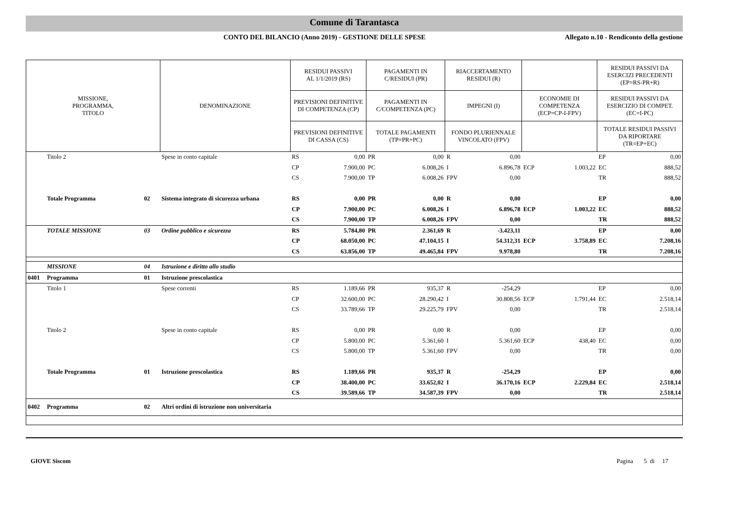Comune di Tarantasca
CONTO DEL BILANCIO (Anno 2019) - GESTIONE DELLE SPESE
Allegato n.10 - Rendiconto della gestione
| MISSIONE, PROGRAMMA, TITOLO | | | DENOMINAZIONE | RESIDUI PASSIVI AL 1/1/2019 (RS) | | PAGAMENTI IN C/RESIDUI (PR) | | RIACCERTAMENTO RESIDUI (R) | | | | RESIDUI PASSIVI DA ESERCIZI PRECEDENTI (EP=RS-PR+R) | |
| --- | --- | --- | --- | --- | --- | --- | --- | --- | --- | --- | --- | --- | --- |
| | | | | PREVISIONI DEFINITIVE DI COMPETENZA (CP) | | PAGAMENTI IN C/COMPETENZA (PC) | | IMPEGNI (I) | | ECONOMIE DI COMPETENZA (ECP=CP-I-FPV) | | RESIDUI PASSIVI DA ESERCIZIO DI COMPET. (EC=I-PC) | |
| | | | | PREVISIONI DEFINITIVE DI CASSA (CS) | | TOTALE PAGAMENTI (TP=PR+PC) | | FONDO PLURIENNALE VINCOLATO (FPV) | | | | TOTALE RESIDUI PASSIVI DA RIPORTARE (TR=EP+EC) | |
| | Titolo 2 | | Spese in conto capitale | RS | 0,00 | PR | 0,00 | R | 0,00 | | | EP | 0,00 |
| | | | | CP | 7.900,00 | PC | 6.008,26 | I | 6.896,78 | ECP | 1.003,22 | EC | 888,52 |
| | | | | CS | 7.900,00 | TP | 6.008,26 | FPV | 0,00 | | | TR | 888,52 |
| | Totale Programma | 02 | Sistema integrato di sicurezza urbana | RS | 0,00 | PR | 0,00 | R | 0,00 | | | EP | 0,00 |
| | | | | CP | 7.900,00 | PC | 6.008,26 | I | 6.896,78 | ECP | 1.003,22 | EC | 888,52 |
| | | | | CS | 7.900,00 | TP | 6.008,26 | FPV | 0,00 | | | TR | 888,52 |
| | TOTALE MISSIONE | 03 | Ordine pubblico e sicurezza | RS | 5.784,80 | PR | 2.361,69 | R | -3.423,11 | | | EP | 0,00 |
| | | | | CP | 68.050,00 | PC | 47.104,15 | I | 54.312,31 | ECP | 3.758,89 | EC | 7.208,16 |
| | | | | CS | 63.856,00 | TP | 49.465,84 | FPV | 9.978,80 | | | TR | 7.208,16 |
| | MISSIONE | 04 | Istruzione e diritto allo studio | | | | | | | | | | |
| 0401 | Programma | 01 | Istruzione prescolastica | | | | | | | | | | |
| | Titolo 1 | | Spese correnti | RS | 1.189,66 | PR | 935,37 | R | -254,29 | | | EP | 0,00 |
| | | | | CP | 32.600,00 | PC | 28.290,42 | I | 30.808,56 | ECP | 1.791,44 | EC | 2.518,14 |
| | | | | CS | 33.789,66 | TP | 29.225,79 | FPV | 0,00 | | | TR | 2.518,14 |
| | Titolo 2 | | Spese in conto capitale | RS | 0,00 | PR | 0,00 | R | 0,00 | | | EP | 0,00 |
| | | | | CP | 5.800,00 | PC | 5.361,60 | I | 5.361,60 | ECP | 438,40 | EC | 0,00 |
| | | | | CS | 5.800,00 | TP | 5.361,60 | FPV | 0,00 | | | TR | 0,00 |
| | Totale Programma | 01 | Istruzione prescolastica | RS | 1.189,66 | PR | 935,37 | R | -254,29 | | | EP | 0,00 |
| | | | | CP | 38.400,00 | PC | 33.652,02 | I | 36.170,16 | ECP | 2.229,84 | EC | 2.518,14 |
| | | | | CS | 39.589,66 | TP | 34.587,39 | FPV | 0,00 | | | TR | 2.518,14 |
| 0402 | Programma | 02 | Altri ordini di istruzione non universitaria | | | | | | | | | | |
GIOVE Siscom Pagina 5 di 17